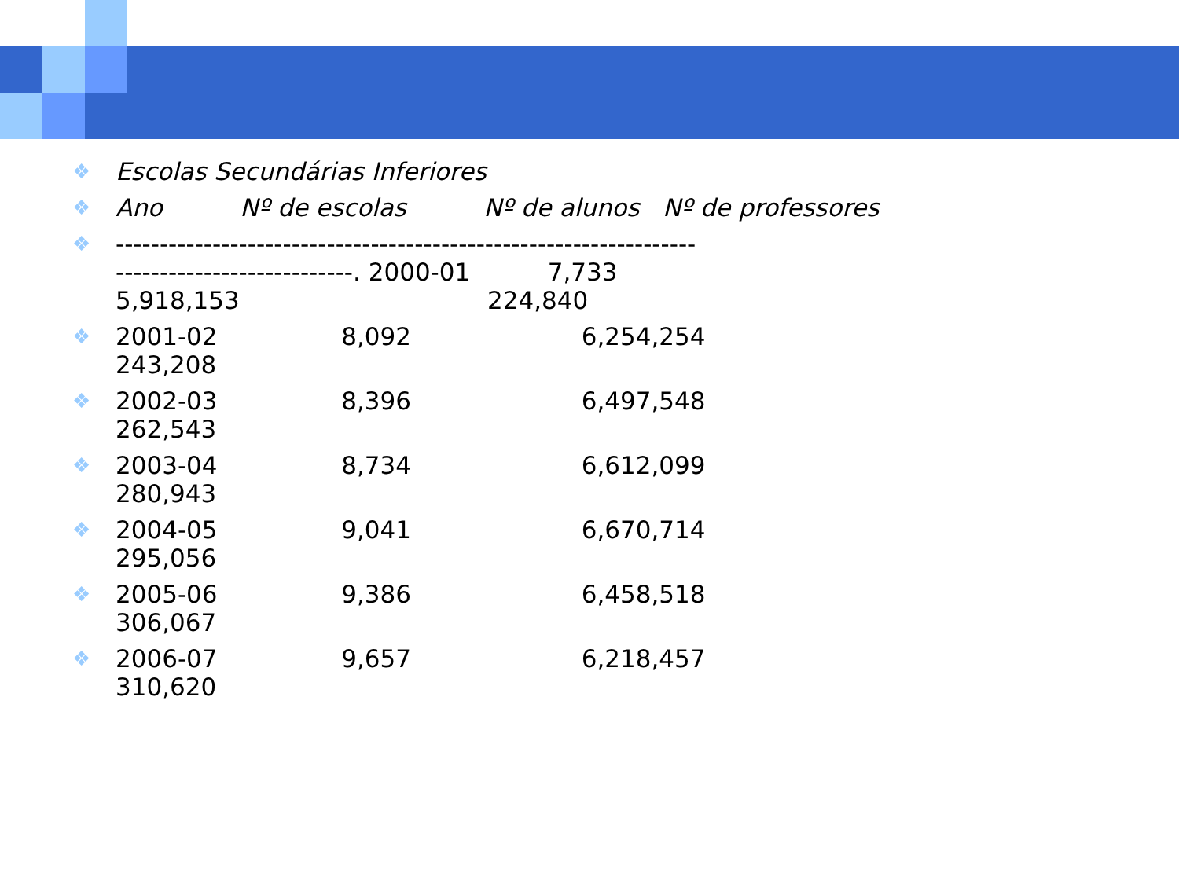❖ Escolas Secundárias Inferiores
❖ Ano Nº de escolas Nº de alunos Nº de professores
❖ ------------------------------------------------------------------ ---------------------------. 2000-01 7,733 5,918,153 224,840
❖ 2001-02 8,092 6,254,254 243,208
❖ 2002-03 8,396 6,497,548 262,543
❖ 2003-04 8,734 6,612,099 280,943
❖ 2004-05 9,041 6,670,714 295,056
❖ 2005-06 9,386 6,458,518 306,067
❖ 2006-07 9,657 6,218,457 310,620